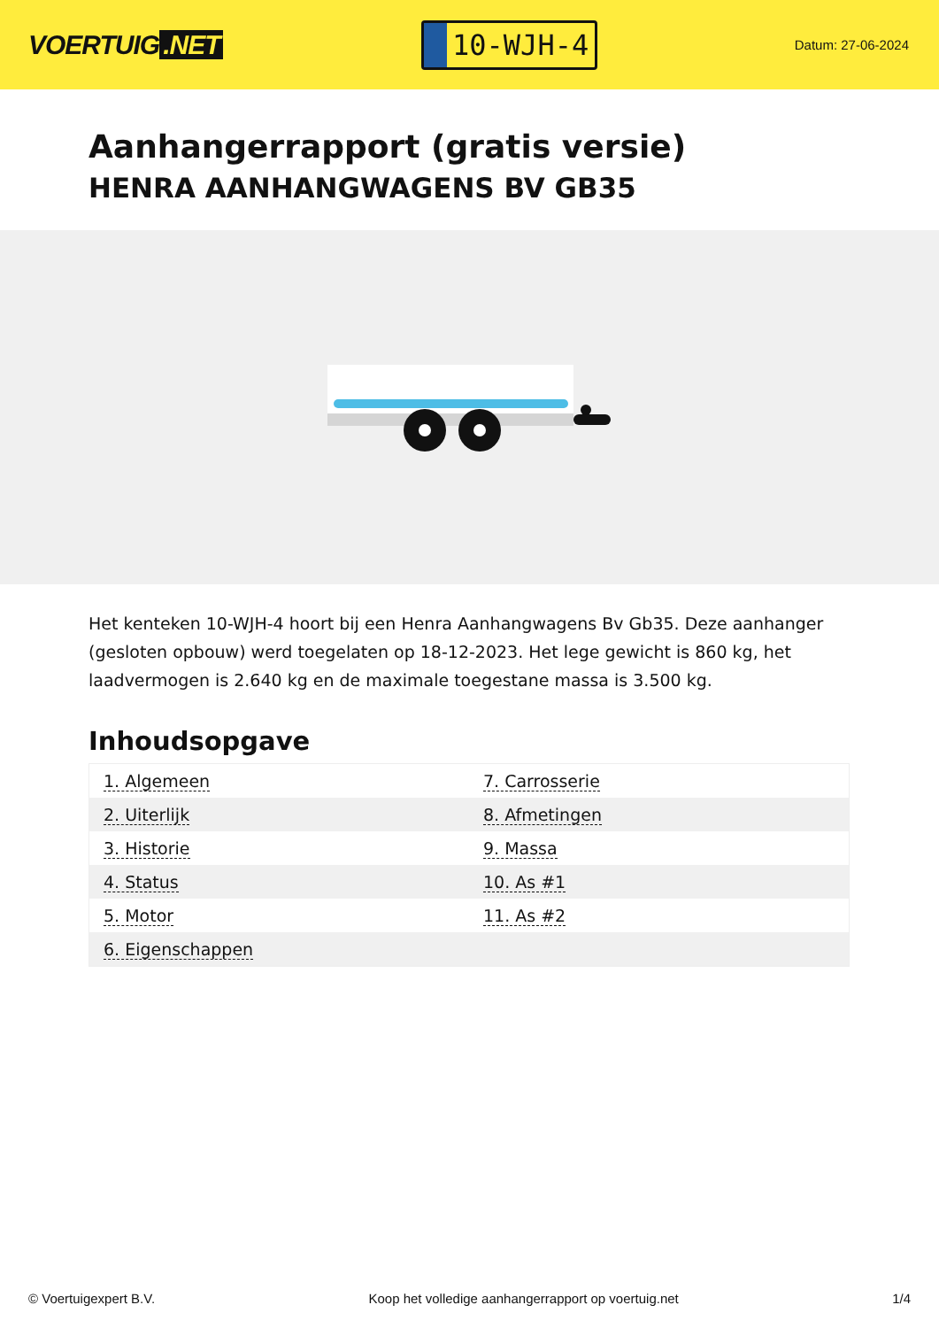VOERTUIG.NET
10-WJH-4
Datum: 27-06-2024
Aanhangerrapport (gratis versie)
HENRA AANHANGWAGENS BV GB35
Het kenteken 10-WJH-4 hoort bij een Henra Aanhangwagens Bv Gb35. Deze aanhanger (gesloten opbouw) werd toegelaten op 18-12-2023. Het lege gewicht is 860 kg, het laadvermogen is 2.640 kg en de maximale toegestane massa is 3.500 kg.
Inhoudsopgave
| 1. Algemeen | 7. Carrosserie |
| 2. Uiterlijk | 8. Afmetingen |
| 3. Historie | 9. Massa |
| 4. Status | 10. As #1 |
| 5. Motor | 11. As #2 |
| 6. Eigenschappen | |
© Voertuigexpert B.V. Koop het volledige aanhangerrapport op voertuig.net 1/4